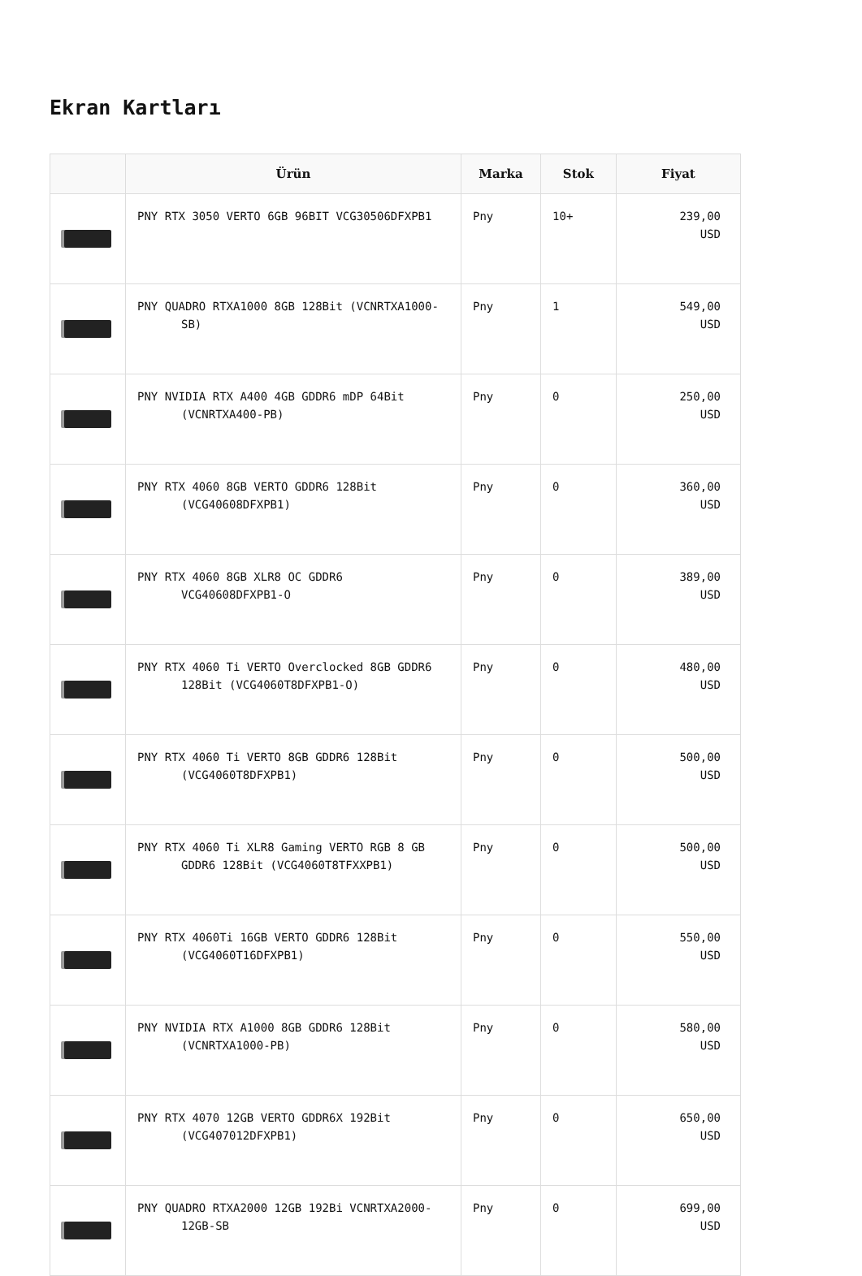Ekran Kartları
| | Ürün | Marka | Stok | Fiyat |
| --- | --- | --- | --- | --- |
| | PNY RTX 3050 VERTO 6GB 96BIT VCG30506DFXPB1 | Pny | 10+ | 239,00 USD |
| | PNY QUADRO RTXA1000 8GB 128Bit (VCNRTXA1000- SB) | Pny | 1 | 549,00 USD |
| | PNY NVIDIA RTX A400 4GB GDDR6 mDP 64Bit (VCNRTXA400-PB) | Pny | 0 | 250,00 USD |
| | PNY RTX 4060 8GB VERTO GDDR6 128Bit (VCG40608DFXPB1) | Pny | 0 | 360,00 USD |
| | PNY RTX 4060 8GB XLR8 OC GDDR6 VCG40608DFXPB1-O | Pny | 0 | 389,00 USD |
| | PNY RTX 4060 Ti VERTO Overclocked 8GB GDDR6 128Bit (VCG4060T8DFXPB1-O) | Pny | 0 | 480,00 USD |
| | PNY RTX 4060 Ti VERTO 8GB GDDR6 128Bit (VCG4060T8DFXPB1) | Pny | 0 | 500,00 USD |
| | PNY RTX 4060 Ti XLR8 Gaming VERTO RGB 8 GB GDDR6 128Bit (VCG4060T8TFXXPB1) | Pny | 0 | 500,00 USD |
| | PNY RTX 4060Ti 16GB VERTO GDDR6 128Bit (VCG4060T16DFXPB1) | Pny | 0 | 550,00 USD |
| | PNY NVIDIA RTX A1000 8GB GDDR6 128Bit (VCNRTXA1000-PB) | Pny | 0 | 580,00 USD |
| | PNY RTX 4070 12GB VERTO GDDR6X 192Bit (VCG407012DFXPB1) | Pny | 0 | 650,00 USD |
| | PNY QUADRO RTXA2000 12GB 192Bi VCNRTXA2000- 12GB-SB | Pny | 0 | 699,00 USD |